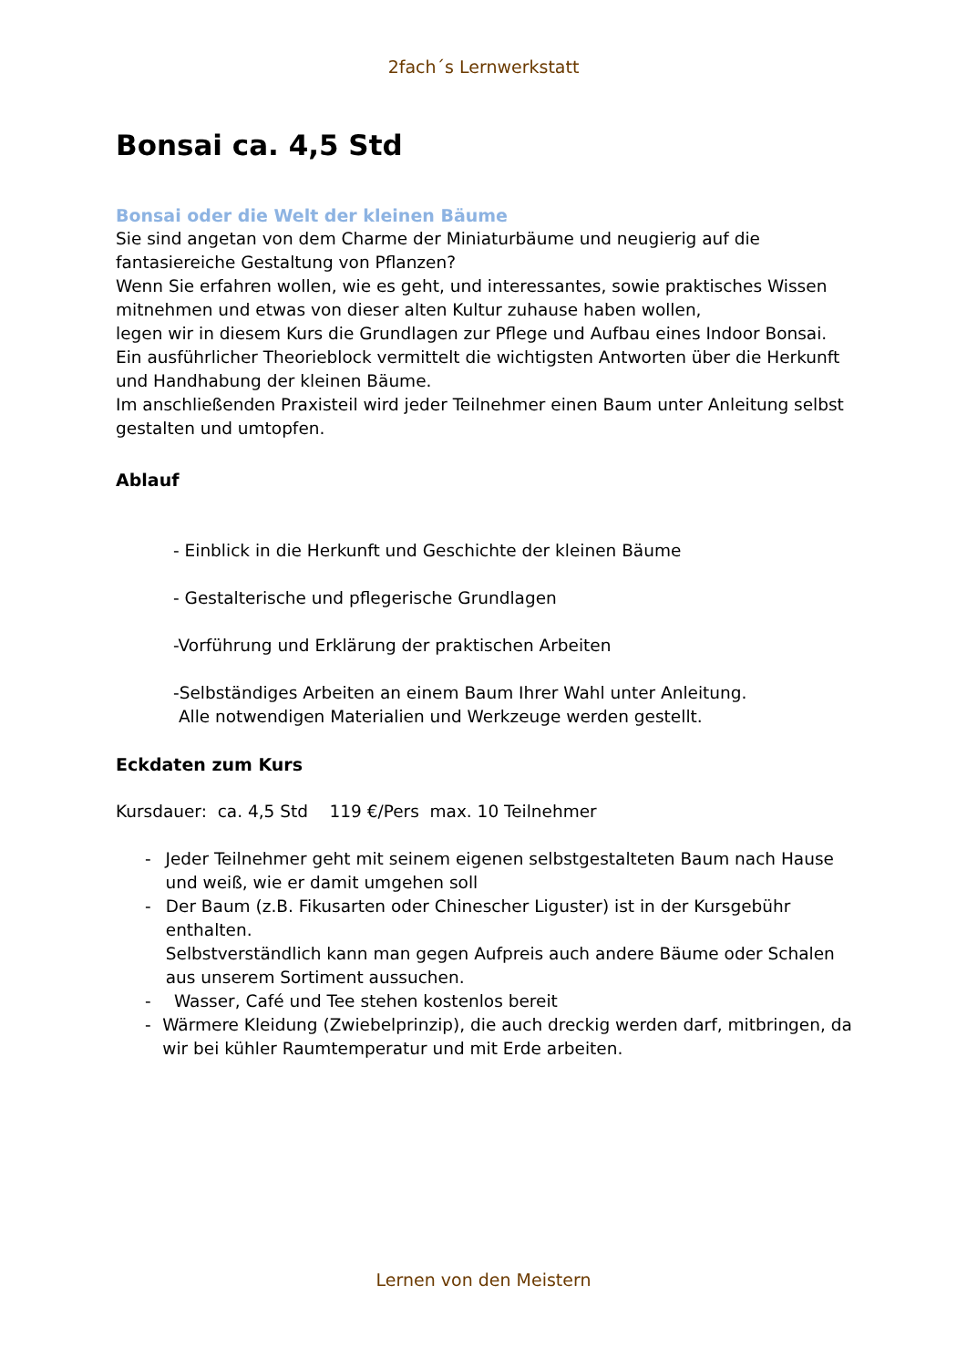2fach´s Lernwerkstatt
Bonsai ca. 4,5 Std
Bonsai oder die Welt der kleinen Bäume
Sie sind angetan von dem Charme der Miniaturbäume und neugierig auf die fantasiereiche Gestaltung von Pflanzen?
Wenn Sie erfahren wollen, wie es geht, und interessantes, sowie praktisches Wissen mitnehmen und etwas von dieser alten Kultur zuhause haben wollen,
legen wir in diesem Kurs die Grundlagen zur Pflege und Aufbau eines Indoor Bonsai.
Ein ausführlicher Theorieblock vermittelt die wichtigsten Antworten über die Herkunft und Handhabung der kleinen Bäume.
Im anschließenden Praxisteil wird jeder Teilnehmer einen Baum unter Anleitung selbst gestalten und umtopfen.
Ablauf
- Einblick in die Herkunft und Geschichte der kleinen Bäume
- Gestalterische und pflegerische Grundlagen
-Vorführung und Erklärung der praktischen Arbeiten
-Selbständiges Arbeiten an einem Baum Ihrer Wahl unter Anleitung.
Alle notwendigen Materialien und Werkzeuge werden gestellt.
Eckdaten zum Kurs
Kursdauer: ca. 4,5 Std 119 €/Pers max. 10 Teilnehmer
- Jeder Teilnehmer geht mit seinem eigenen selbstgestalteten Baum nach Hause und weiß, wie er damit umgehen soll
- Der Baum (z.B. Fikusarten oder Chinescher Liguster) ist in der Kursgebühr enthalten.
Selbstverständlich kann man gegen Aufpreis auch andere Bäume oder Schalen aus unserem Sortiment aussuchen.
- Wasser, Café und Tee stehen kostenlos bereit
- Wärmere Kleidung (Zwiebelprinzip), die auch dreckig werden darf, mitbringen, da wir bei kühler Raumtemperatur und mit Erde arbeiten.
Lernen von den Meistern